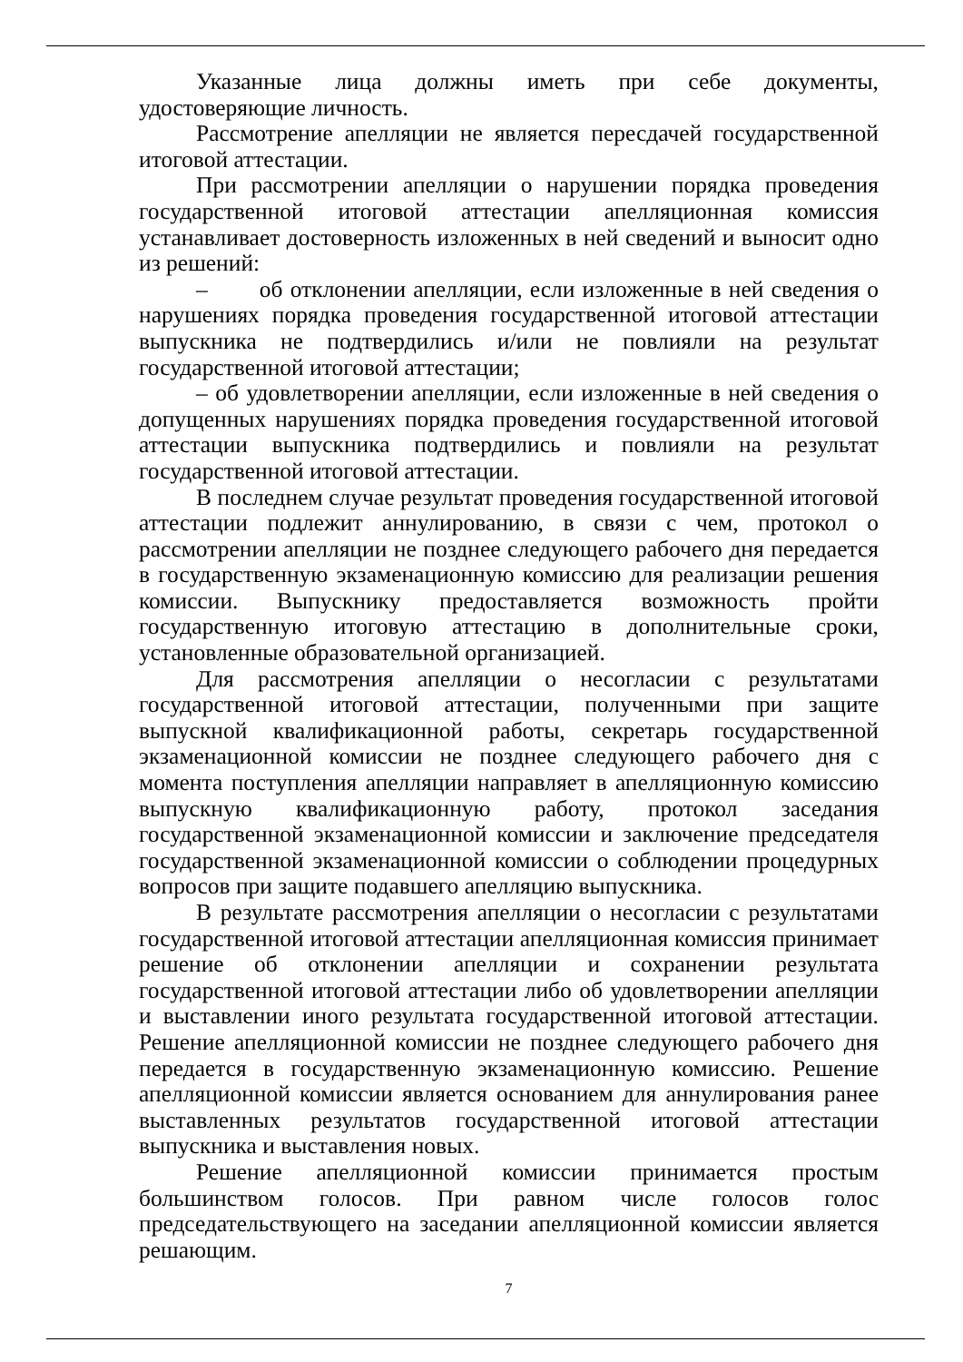Указанные лица должны иметь при себе документы, удостоверяющие личность.
Рассмотрение апелляции не является пересдачей государственной итоговой аттестации.
При рассмотрении апелляции о нарушении порядка проведения государственной итоговой аттестации апелляционная комиссия устанавливает достоверность изложенных в ней сведений и выносит одно из решений:
– об отклонении апелляции, если изложенные в ней сведения о нарушениях порядка проведения государственной итоговой аттестации выпускника не подтвердились и/или не повлияли на результат государственной итоговой аттестации;
– об удовлетворении апелляции, если изложенные в ней сведения о допущенных нарушениях порядка проведения государственной итоговой аттестации выпускника подтвердились и повлияли на результат государственной итоговой аттестации.
В последнем случае результат проведения государственной итоговой аттестации подлежит аннулированию, в связи с чем, протокол о рассмотрении апелляции не позднее следующего рабочего дня передается в государственную экзаменационную комиссию для реализации решения комиссии. Выпускнику предоставляется возможность пройти государственную итоговую аттестацию в дополнительные сроки, установленные образовательной организацией.
Для рассмотрения апелляции о несогласии с результатами государственной итоговой аттестации, полученными при защите выпускной квалификационной работы, секретарь государственной экзаменационной комиссии не позднее следующего рабочего дня с момента поступления апелляции направляет в апелляционную комиссию выпускную квалификационную работу, протокол заседания государственной экзаменационной комиссии и заключение председателя государственной экзаменационной комиссии о соблюдении процедурных вопросов при защите подавшего апелляцию выпускника.
В результате рассмотрения апелляции о несогласии с результатами государственной итоговой аттестации апелляционная комиссия принимает решение об отклонении апелляции и сохранении результата государственной итоговой аттестации либо об удовлетворении апелляции и выставлении иного результата государственной итоговой аттестации. Решение апелляционной комиссии не позднее следующего рабочего дня передается в государственную экзаменационную комиссию. Решение апелляционной комиссии является основанием для аннулирования ранее выставленных результатов государственной итоговой аттестации выпускника и выставления новых.
Решение апелляционной комиссии принимается простым большинством голосов. При равном числе голосов голос председательствующего на заседании апелляционной комиссии является решающим.
7